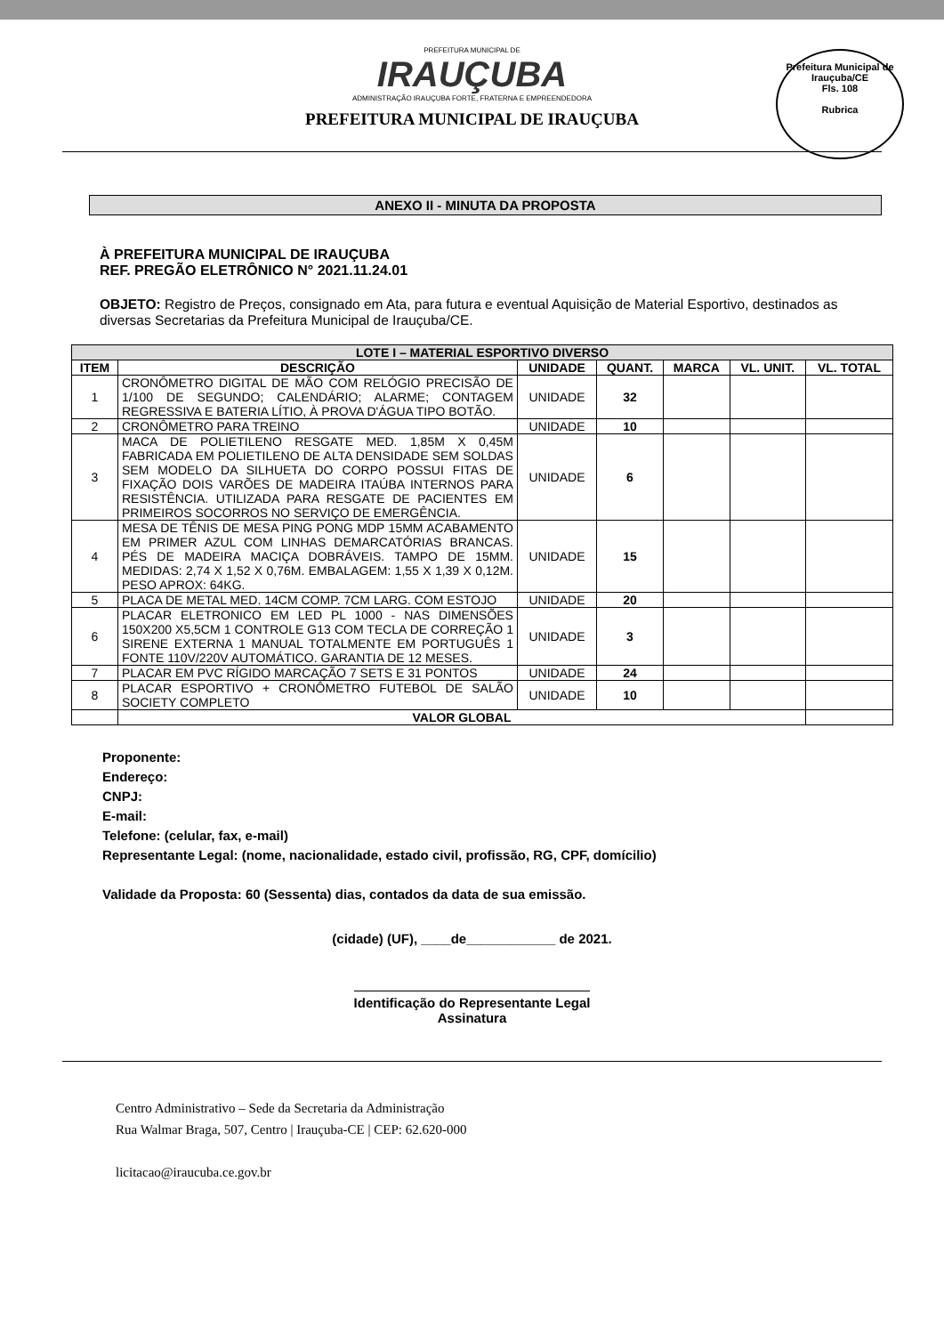PREFEITURA MUNICIPAL DE
IRAUÇUBA
ADMINISTRAÇÃO IRAUÇUBA FORTE, FRATERNA E EMPREENDEDORA
PREFEITURA MUNICIPAL DE IRAUÇUBA
Prefeitura Municipal de Irauçuba/CE
Fls. 108
Rubrica
ANEXO II - MINUTA DA PROPOSTA
À PREFEITURA MUNICIPAL DE IRAUÇUBA
REF. PREGÃO ELETRÔNICO N° 2021.11.24.01
OBJETO: Registro de Preços, consignado em Ata, para futura e eventual Aquisição de Material Esportivo, destinados as diversas Secretarias da Prefeitura Municipal de Irauçuba/CE.
| LOTE I – MATERIAL ESPORTIVO DIVERSO | | | | | | |
| --- | --- | --- | --- | --- | --- | --- |
| ITEM | DESCRIÇÃO | UNIDADE | QUANT. | MARCA | VL. UNIT. | VL. TOTAL |
| 1 | CRONÔMETRO DIGITAL DE MÃO COM RELÓGIO PRECISÃO DE 1/100 DE SEGUNDO; CALENDÁRIO; ALARME; CONTAGEM REGRESSIVA E BATERIA LÍTIO, À PROVA D'ÁGUA TIPO BOTÃO. | UNIDADE | 32 | | | |
| 2 | CRONÔMETRO PARA TREINO | UNIDADE | 10 | | | |
| 3 | MACA DE POLIETILENO RESGATE MED. 1,85M X 0,45M FABRICADA EM POLIETILENO DE ALTA DENSIDADE SEM SOLDAS SEM MODELO DA SILHUETA DO CORPO POSSUI FITAS DE FIXAÇÃO DOIS VARÕES DE MADEIRA ITAÚBA INTERNOS PARA RESISTÊNCIA. UTILIZADA PARA RESGATE DE PACIENTES EM PRIMEIROS SOCORROS NO SERVIÇO DE EMERGÊNCIA. | UNIDADE | 6 | | | |
| 4 | MESA DE TÊNIS DE MESA PING PONG MDP 15MM ACABAMENTO EM PRIMER AZUL COM LINHAS DEMARCATÓRIAS BRANCAS. PÉS DE MADEIRA MACIÇA DOBRÁVEIS. TAMPO DE 15MM. MEDIDAS: 2,74 X 1,52 X 0,76M. EMBALAGEM: 1,55 X 1,39 X 0,12M. PESO APROX: 64KG. | UNIDADE | 15 | | | |
| 5 | PLACA DE METAL MED. 14CM COMP. 7CM LARG. COM ESTOJO | UNIDADE | 20 | | | |
| 6 | PLACAR ELETRONICO EM LED PL 1000 - NAS DIMENSÕES 150X200 X5,5CM 1 CONTROLE G13 COM TECLA DE CORREÇÃO 1 SIRENE EXTERNA 1 MANUAL TOTALMENTE EM PORTUGUÊS 1 FONTE 110V/220V AUTOMÁTICO. GARANTIA DE 12 MESES. | UNIDADE | 3 | | | |
| 7 | PLACAR EM PVC RÍGIDO MARCAÇÃO 7 SETS E 31 PONTOS | UNIDADE | 24 | | | |
| 8 | PLACAR ESPORTIVO + CRONÔMETRO FUTEBOL DE SALÃO SOCIETY COMPLETO | UNIDADE | 10 | | | |
| | VALOR GLOBAL | | | | | |
Proponente:
Endereço:
CNPJ:
E-mail:
Telefone: (celular, fax, e-mail)
Representante Legal: (nome, nacionalidade, estado civil, profissão, RG, CPF, domícilio)
Validade da Proposta: 60 (Sessenta) dias, contados da data de sua emissão.
(cidade) (UF), ____de____________ de 2021.
Identificação do Representante Legal
Assinatura
Centro Administrativo – Sede da Secretaria da Administração
Rua Walmar Braga, 507, Centro | Irauçuba-CE | CEP: 62.620-000
licitacao@iraucuba.ce.gov.br